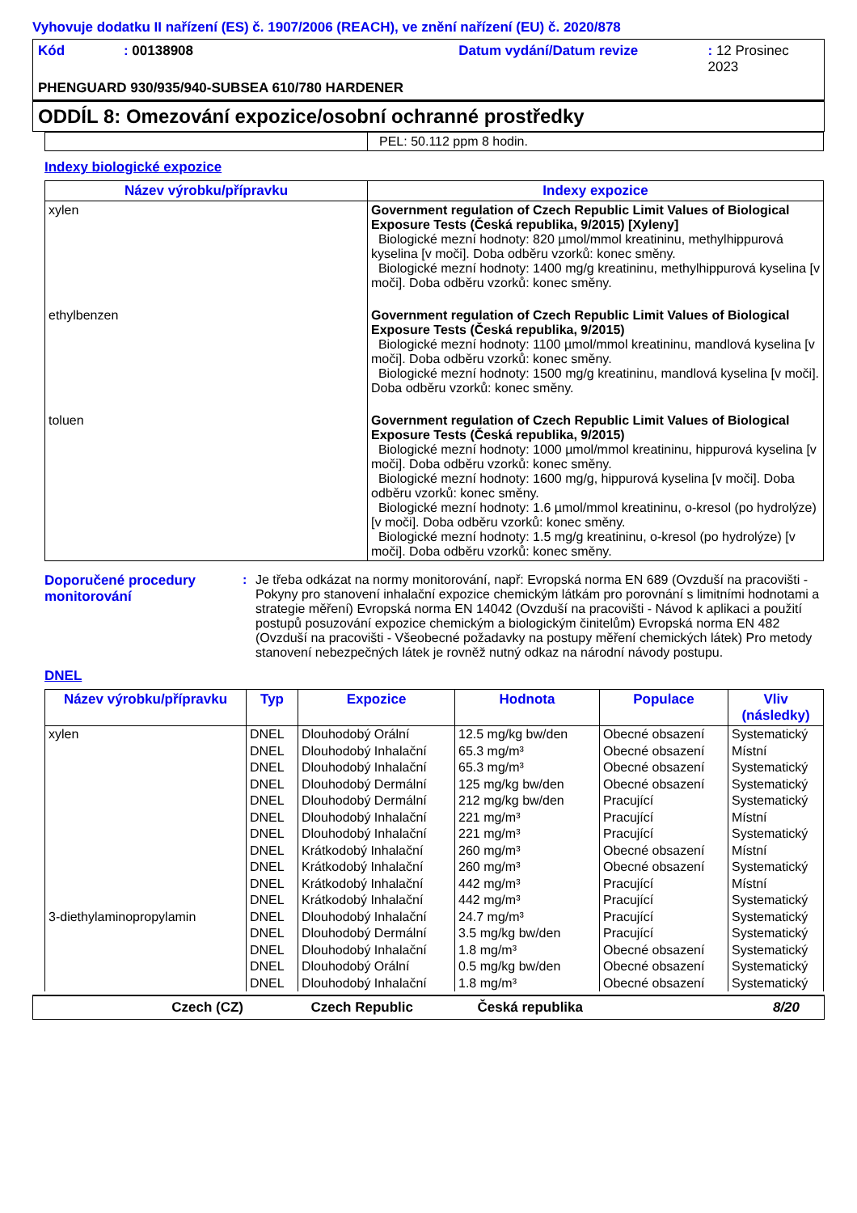Vyhovuje dodatku II nařízení (ES) č. 1907/2006 (REACH), ve znění nařízení (EU) č. 2020/878
Kód: 00138908 Datum vydání/Datum revize: 12 Prosinec 2023
PHENGUARD 930/935/940-SUBSEA 610/780 HARDENER
ODDÍL 8: Omezování expozice/osobní ochranné prostředky
| | PEL: 50.112 ppm 8 hodin. |
Indexy biologické expozice
| Název výrobku/přípravku | Indexy expozice |
| --- | --- |
| xylen | Government regulation of Czech Republic Limit Values of Biological Exposure Tests (Česká republika, 9/2015) [Xyleny] Biologické mezní hodnoty: 820 µmol/mmol kreatininu, methylhippurová kyselina [v moči]. Doba odběru vzorků: konec směny. Biologické mezní hodnoty: 1400 mg/g kreatininu, methylhippurová kyselina [v moči]. Doba odběru vzorků: konec směny. |
| ethylbenzen | Government regulation of Czech Republic Limit Values of Biological Exposure Tests (Česká republika, 9/2015) Biologické mezní hodnoty: 1100 µmol/mmol kreatininu, mandlová kyselina [v moči]. Doba odběru vzorků: konec směny. Biologické mezní hodnoty: 1500 mg/g kreatininu, mandlová kyselina [v moči]. Doba odběru vzorků: konec směny. |
| toluen | Government regulation of Czech Republic Limit Values of Biological Exposure Tests (Česká republika, 9/2015) Biologické mezní hodnoty: 1000 µmol/mmol kreatininu, hippurová kyselina [v moči]. Doba odběru vzorků: konec směny. Biologické mezní hodnoty: 1600 mg/g, hippurová kyselina [v moči]. Doba odběru vzorků: konec směny. Biologické mezní hodnoty: 1.6 µmol/mmol kreatininu, o-kresol (po hydrolýze) [v moči]. Doba odběru vzorků: konec směny. Biologické mezní hodnoty: 1.5 mg/g kreatininu, o-kresol (po hydrolýze) [v moči]. Doba odběru vzorků: konec směny. |
Doporučené procedury monitorování
: Je třeba odkázat na normy monitorování, např: Evropská norma EN 689 (Ovzduší na pracovišti - Pokyny pro stanovení inhalační expozice chemickým látkám pro porovnání s limitními hodnotami a strategie měření) Evropská norma EN 14042 (Ovzduší na pracovišti - Návod k aplikaci a použití postupů posuzování expozice chemickým a biologickým činitelům) Evropská norma EN 482 (Ovzduší na pracovišti - Všeobecné požadavky na postupy měření chemických látek) Pro metody stanovení nebezpečných látek je rovněž nutný odkaz na národní návody postupu.
DNEL
| Název výrobku/přípravku | Typ | Expozice | Hodnota | Populace | Vliv (následky) |
| --- | --- | --- | --- | --- | --- |
| xylen | DNEL | Dlouhodobý Orální | 12.5 mg/kg bw/den | Obecné obsazení | Systematický |
| | DNEL | Dlouhodobý Inhalační | 65.3 mg/m³ | Obecné obsazení | Místní |
| | DNEL | Dlouhodobý Inhalační | 65.3 mg/m³ | Obecné obsazení | Systematický |
| | DNEL | Dlouhodobý Dermální | 125 mg/kg bw/den | Obecné obsazení | Systematický |
| | DNEL | Dlouhodobý Dermální | 212 mg/kg bw/den | Pracující | Systematický |
| | DNEL | Dlouhodobý Inhalační | 221 mg/m³ | Pracující | Místní |
| | DNEL | Dlouhodobý Inhalační | 221 mg/m³ | Pracující | Systematický |
| | DNEL | Krátkodobý Inhalační | 260 mg/m³ | Obecné obsazení | Místní |
| | DNEL | Krátkodobý Inhalační | 260 mg/m³ | Obecné obsazení | Systematický |
| | DNEL | Krátkodobý Inhalační | 442 mg/m³ | Pracující | Místní |
| | DNEL | Krátkodobý Inhalační | 442 mg/m³ | Pracující | Systematický |
| 3-diethylaminopropylamin | DNEL | Dlouhodobý Inhalační | 24.7 mg/m³ | Pracující | Systematický |
| | DNEL | Dlouhodobý Dermální | 3.5 mg/kg bw/den | Pracující | Systematický |
| | DNEL | Dlouhodobý Inhalační | 1.8 mg/m³ | Obecné obsazení | Systematický |
| | DNEL | Dlouhodobý Orální | 0.5 mg/kg bw/den | Obecné obsazení | Systematický |
| | DNEL | Dlouhodobý Inhalační | 1.8 mg/m³ | Obecné obsazení | Systematický |
Czech (CZ) Czech Republic Česká republika 8/20